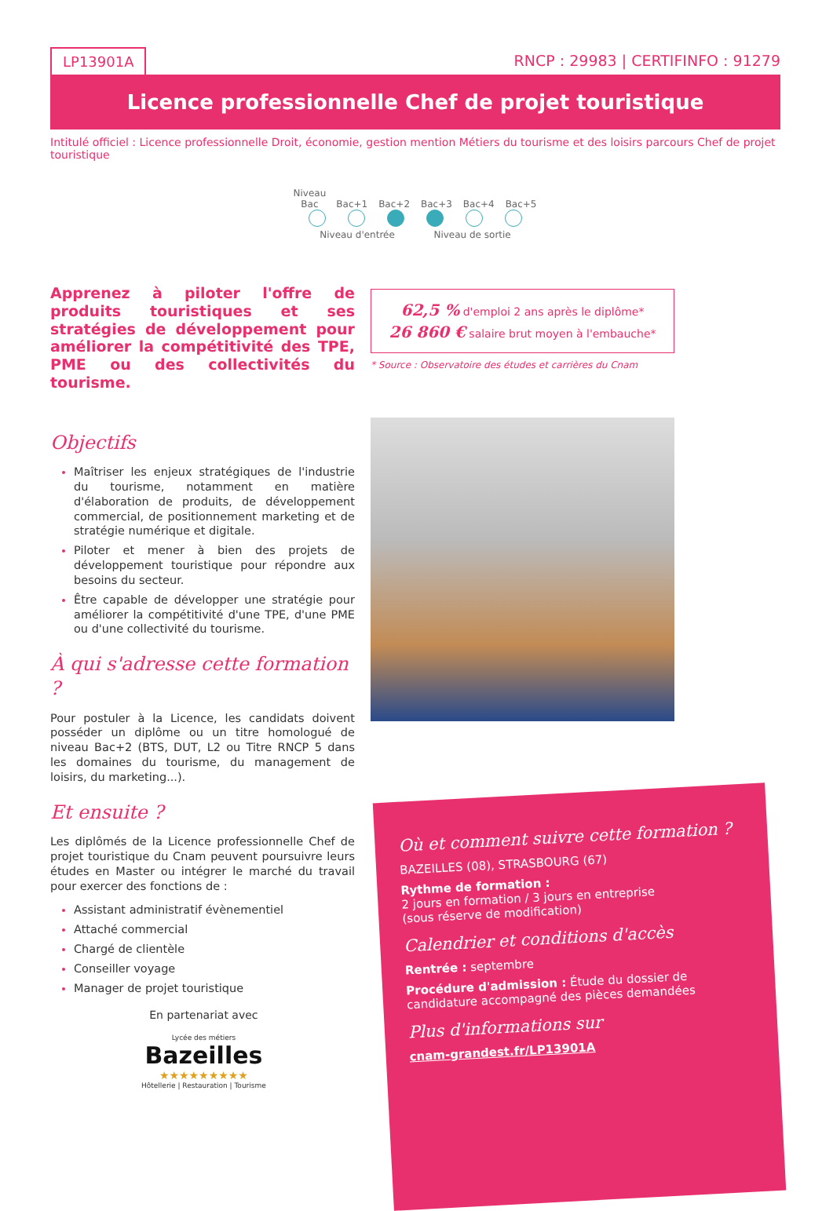LP13901A RNCP : 29983 | CERTIFINFO : 91279
Licence professionnelle Chef de projet touristique
Intitulé officiel : Licence professionnelle Droit, économie, gestion mention Métiers du tourisme et des loisirs parcours Chef de projet touristique
Niveau Bac Bac+1 Bac+2 Bac+3 Bac+4 Bac+5
Niveau d'entrée Niveau de sortie
Apprenez à piloter l'offre de produits touristiques et ses stratégies de développement pour améliorer la compétitivité des TPE, PME ou des collectivités du tourisme.
Objectifs
Maîtriser les enjeux stratégiques de l'industrie du tourisme, notamment en matière d'élaboration de produits, de développement commercial, de positionnement marketing et de stratégie numérique et digitale.
Piloter et mener à bien des projets de développement touristique pour répondre aux besoins du secteur.
Être capable de développer une stratégie pour améliorer la compétitivité d'une TPE, d'une PME ou d'une collectivité du tourisme.
À qui s'adresse cette formation ?
Pour postuler à la Licence, les candidats doivent posséder un diplôme ou un titre homologué de niveau Bac+2 (BTS, DUT, L2 ou Titre RNCP 5 dans les domaines du tourisme, du management de loisirs, du marketing...).
Et ensuite ?
Les diplômés de la Licence professionnelle Chef de projet touristique du Cnam peuvent poursuivre leurs études en Master ou intégrer le marché du travail pour exercer des fonctions de :
Assistant administratif évènementiel
Attaché commercial
Chargé de clientèle
Conseiller voyage
Manager de projet touristique
62,5 % d'emploi 2 ans après le diplôme*
26 860 € salaire brut moyen à l'embauche*
* Source : Observatoire des études et carrières du Cnam
Où et comment suivre cette formation ?
BAZEILLES (08), STRASBOURG (67)
Rythme de formation :
2 jours en formation / 3 jours en entreprise
(sous réserve de modification)
Calendrier et conditions d'accès
Rentrée : septembre
Procédure d'admission : Étude du dossier de candidature accompagné des pièces demandées
Plus d'informations sur
cnam-grandest.fr/LP13901A
En partenariat avec
Lycée des métiers
Bazeilles
★★★★★★★★★
Hôtellerie | Restauration | Tourisme